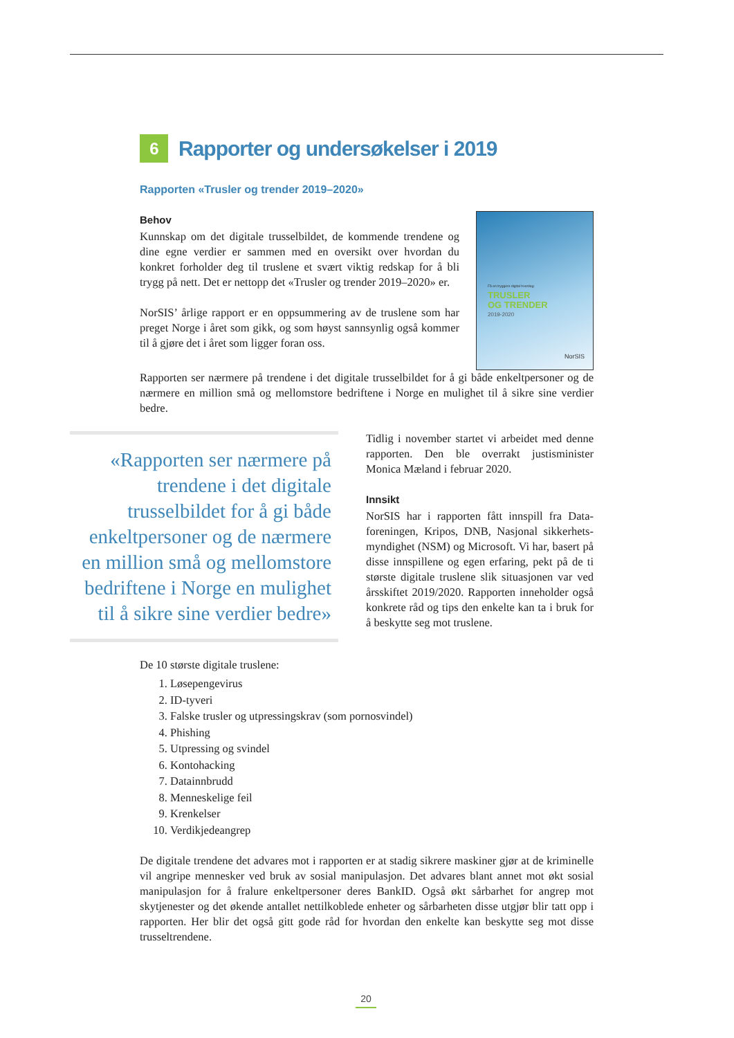6 Rapporter og undersøkelser i 2019
Rapporten «Trusler og trender 2019–2020»
Behov
Kunnskap om det digitale trusselbildet, de kommende trendene og dine egne verdier er sammen med en oversikt over hvordan du konkret forholder deg til truslene et svært viktig redskap for å bli trygg på nett. Det er nettopp det «Trusler og trender 2019–2020» er.
NorSIS’ årlige rapport er en oppsummering av de truslene som har preget Norge i året som gikk, og som høyst sannsynlig også kommer til å gjøre det i året som ligger foran oss.
Få en tryggere digital hverdag:
TRUSLER
OG TRENDER
2019-2020
NorSIS
Rapporten ser nærmere på trendene i det digitale trusselbildet for å gi både enkeltpersoner og de nærmere en million små og mellomstore bedriftene i Norge en mulighet til å sikre sine verdier bedre.
«Rapporten ser nærmere på trendene i det digitale trusselbildet for å gi både enkeltpersoner og de nærmere en million små og mellomstore bedriftene i Norge en mulighet til å sikre sine verdier bedre»
Tidlig i november startet vi arbeidet med denne rapporten. Den ble overrakt justisminister Monica Mæland i februar 2020.
Innsikt
NorSIS har i rapporten fått innspill fra Data­foreningen, Kripos, DNB, Nasjonal sikkerhets­myndighet (NSM) og Microsoft. Vi har, basert på disse innspillene og egen erfaring, pekt på de ti største digitale truslene slik situasjonen var ved årsskiftet 2019/2020. Rapporten inneholder også konkrete råd og tips den enkelte kan ta i bruk for å beskytte seg mot truslene.
De 10 største digitale truslene:
1. Løsepengevirus
2. ID-tyveri
3. Falske trusler og utpressingskrav (som pornosvindel)
4. Phishing
5. Utpressing og svindel
6. Kontohacking
7. Datainnbrudd
8. Menneskelige feil
9. Krenkelser
10. Verdikjedeangrep
De digitale trendene det advares mot i rapporten er at stadig sikrere maskiner gjør at de kriminelle vil angripe mennesker ved bruk av sosial manipulasjon. Det advares blant annet mot økt sosial manipulasjon for å fralure enkeltpersoner deres BankID. Også økt sårbarhet for angrep mot skytjenester og det økende antallet nettilkoblede enheter og sårbarheten disse utgjør blir tatt opp i rapporten. Her blir det også gitt gode råd for hvordan den enkelte kan beskytte seg mot disse trusseltrendene.
20